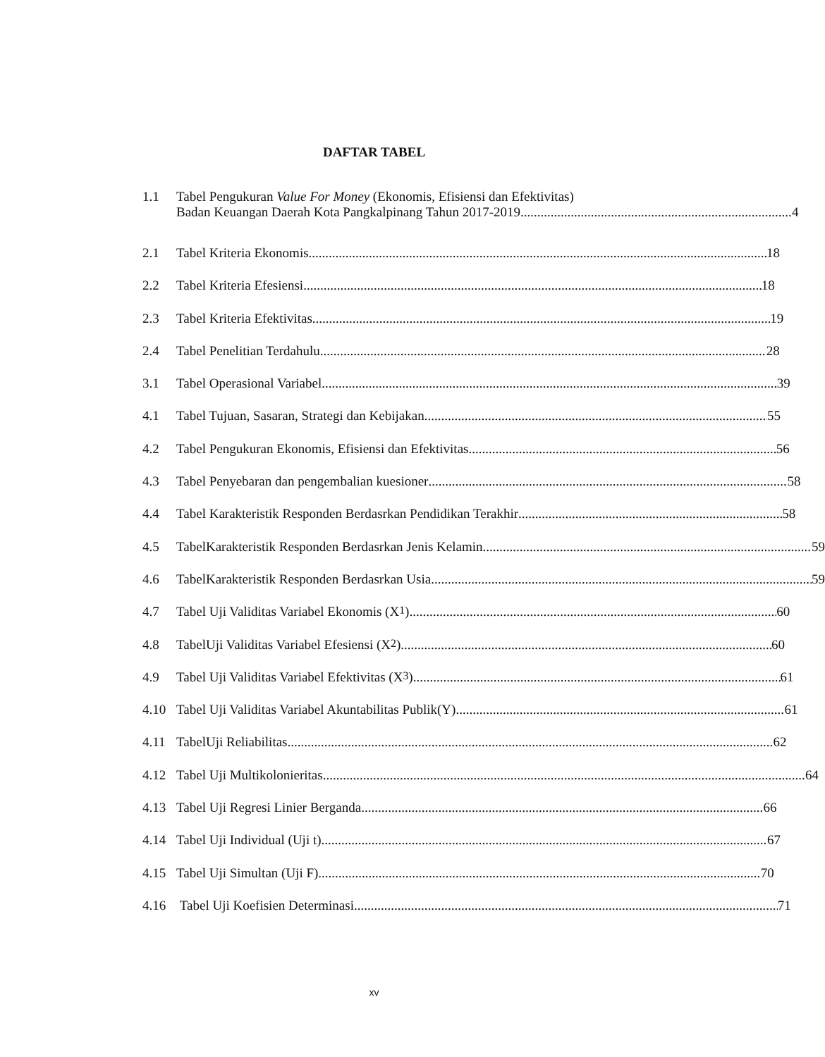DAFTAR TABEL
1.1 Tabel Pengukuran Value For Money (Ekonomis, Efisiensi dan Efektivitas)
Badan Keuangan Daerah Kota Pangkalpinang Tahun 2017-2019 4
2.1 Tabel Kriteria Ekonomis 18
2.2 Tabel Kriteria Efesiensi 18
2.3 Tabel Kriteria Efektivitas 19
2.4 Tabel Penelitian Terdahulu 28
3.1 Tabel Operasional Variabel 39
4.1 Tabel Tujuan, Sasaran, Strategi dan Kebijakan 55
4.2 Tabel Pengukuran Ekonomis, Efisiensi dan Efektivitas 56
4.3 Tabel Penyebaran dan pengembalian kuesioner 58
4.4 Tabel Karakteristik Responden Berdasrkan Pendidikan Terakhir 58
4.5 TabelKarakteristik Responden Berdasrkan Jenis Kelamin 59
4.6 TabelKarakteristik Responden Berdasrkan Usia 59
4.7 Tabel Uji Validitas Variabel Ekonomis (X<sub>1</sub>) 60
4.8 TabelUji Validitas Variabel Efesiensi (X<sub>2</sub>) 60
4.9 Tabel Uji Validitas Variabel Efektivitas (X<sub>3</sub>) 61
4.10 Tabel Uji Validitas Variabel Akuntabilitas Publik(Y) 61
4.11 TabelUji Reliabilitas 62
4.12 Tabel Uji Multikolonieritas 64
4.13 Tabel Uji Regresi Linier Berganda 66
4.14 Tabel Uji Individual (Uji t) 67
4.15 Tabel Uji Simultan (Uji F) 70
4.16 Tabel Uji Koefisien Determinasi 71
xv